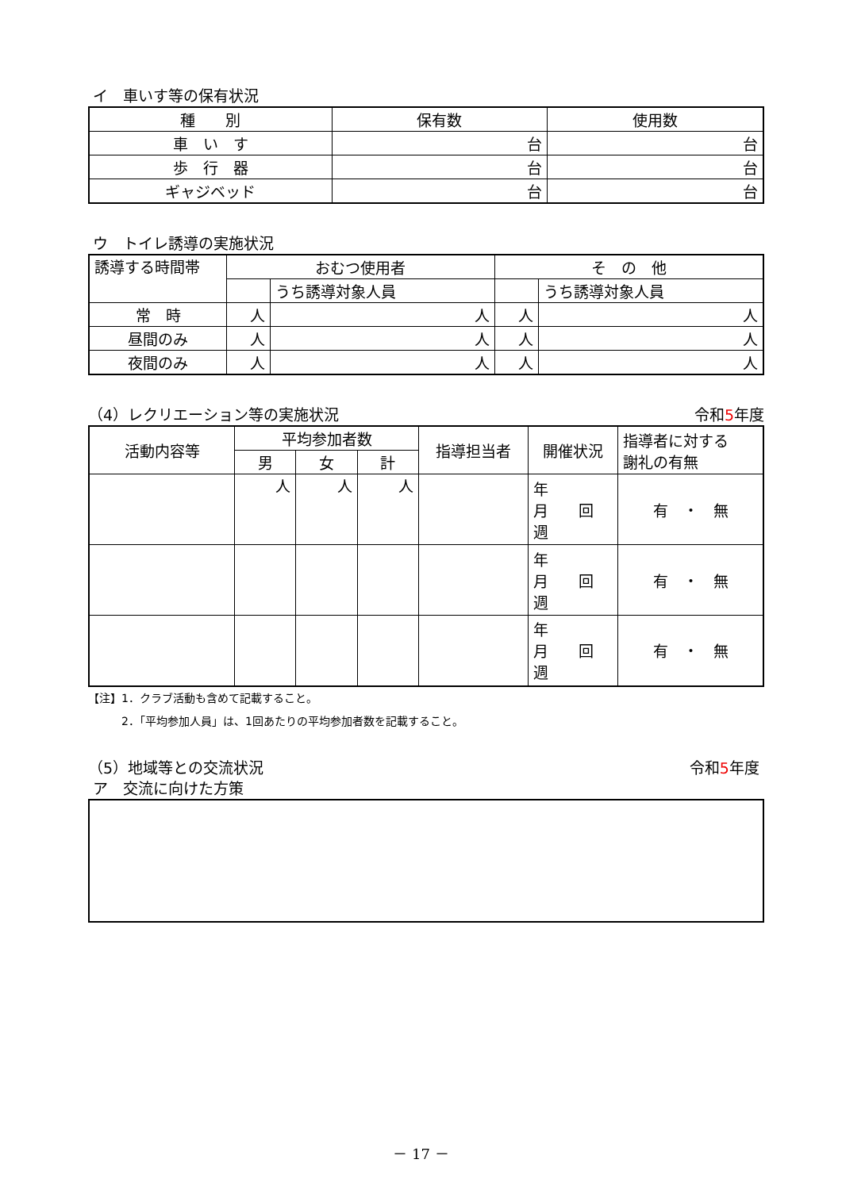イ　車いす等の保有状況
| 種 別 | 保有数 | 使用数 |
| --- | --- | --- |
| 車 い す | 台 | 台 |
| 歩 行 器 | 台 | 台 |
| ギャジベッド | 台 | 台 |
ウ　トイレ誘導の実施状況
| 誘導する時間帯 | おむつ使用者 | | そ の 他 | |
| | | うち誘導対象人員 | | うち誘導対象人員 |
| 常 時 | 人 | 人 | 人 | 人 |
| 昼間のみ | 人 | 人 | 人 | 人 |
| 夜間のみ | 人 | 人 | 人 | 人 |
（4）レクリエーション等の実施状況 令和5年度
| 活動内容等 | 平均参加者数 | | | 指導担当者 | 開催状況 | 指導者に対する 謝礼の有無 |
| | 男 | 女 | 計 | | | |
| | 人 | 人 | 人 | | 年 月 回 週 | 有 ・ 無 |
| | | | | | 年 月 回 週 | 有 ・ 無 |
| | | | | | 年 月 回 週 | 有 ・ 無 |
【注】1．クラブ活動も含めて記載すること。
　　　2．「平均参加人員」は、1回あたりの平均参加者数を記載すること。
（5）地域等との交流状況 令和5年度
ア　交流に向けた方策
－ 17 －